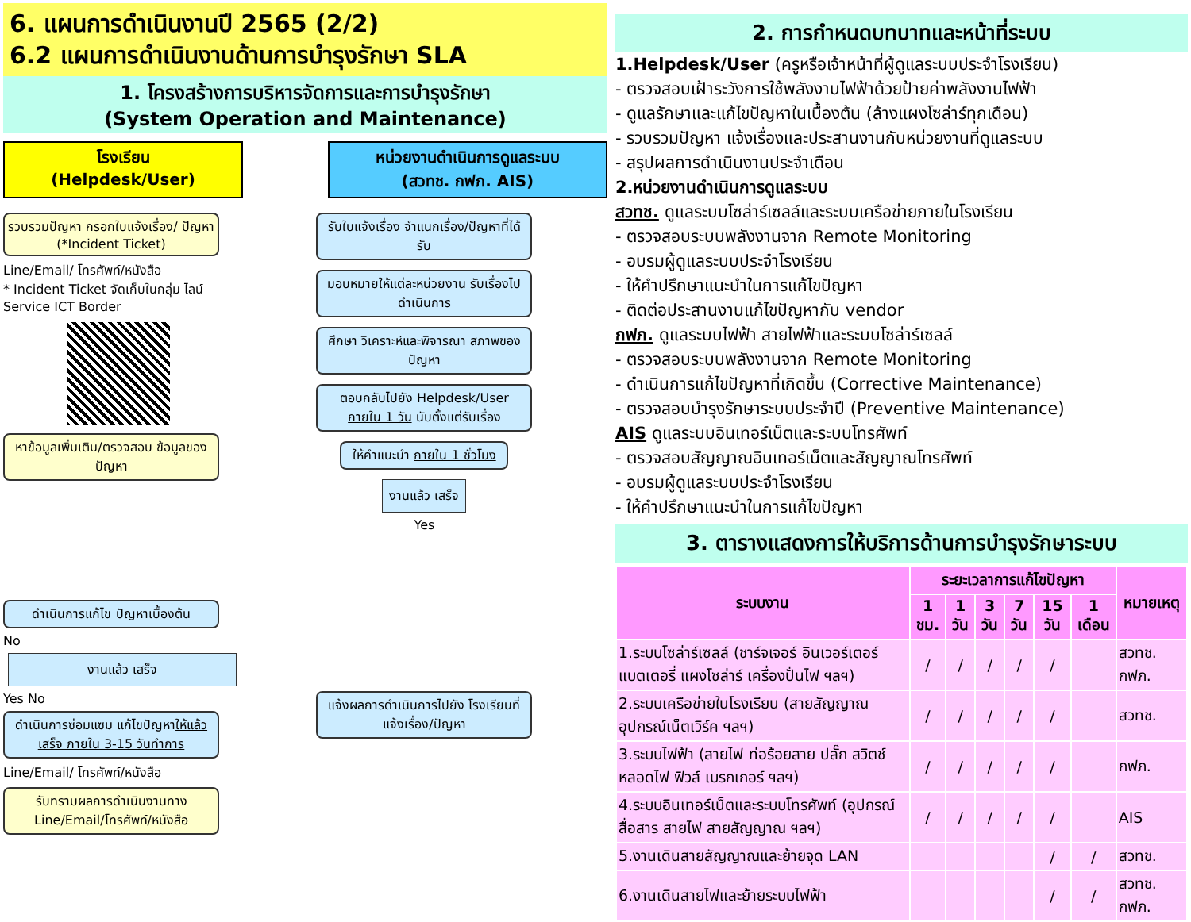6. แผนการดำเนินงานปี 2565 (2/2)
6.2 แผนการดำเนินงานด้านการบำรุงรักษา SLA
1. โครงสร้างการบริหารจัดการและการบำรุงรักษา
(System Operation and Maintenance)
โรงเรียน
(Helpdesk/User)
หน่วยงานดำเนินการดูแลระบบ
(สวทช. กฟภ. AIS)
รวบรวมปัญหา กรอกใบแจ้งเรื่อง/ ปัญหา (*Incident Ticket)
Line/Email/ โทรศัพท์/หนังสือ
* Incident Ticket จัดเก็บในกลุ่ม ไลน์ Service ICT Border
หาข้อมูลเพิ่มเติม/ตรวจสอบ ข้อมูลของปัญหา
ดำเนินการแก้ไข ปัญหาเบื้องต้น
No
งานแล้ว เสร็จ
Yes No
ดำเนินการซ่อมแซม แก้ไขปัญหาให้แล้วเสร็จ ภายใน 3-15 วันทำการ
Line/Email/ โทรศัพท์/หนังสือ
รับทราบผลการดำเนินงานทาง Line/Email/โทรศัพท์/หนังสือ
รับใบแจ้งเรื่อง จำแนกเรื่อง/ปัญหาที่ได้รับ
มอบหมายให้แต่ละหน่วยงาน รับเรื่องไปดำเนินการ
ศึกษา วิเคราะห์และพิจารณา สภาพของปัญหา
ตอบกลับไปยัง Helpdesk/User ภายใน 1 วัน นับตั้งแต่รับเรื่อง
ให้คำแนะนำ ภายใน 1 ชั่วโมง
งานแล้ว เสร็จ
Yes
แจ้งผลการดำเนินการไปยัง โรงเรียนที่แจ้งเรื่อง/ปัญหา
2. การกำหนดบทบาทและหน้าที่ระบบ
1.Helpdesk/User (ครูหรือเจ้าหน้าที่ผู้ดูแลระบบประจำโรงเรียน)
- ตรวจสอบเฝ้าระวังการใช้พลังงานไฟฟ้าด้วยป้ายค่าพลังงานไฟฟ้า
- ดูแลรักษาและแก้ไขปัญหาในเบื้องต้น (ล้างแผงโซล่าร์ทุกเดือน)
- รวบรวมปัญหา แจ้งเรื่องและประสานงานกับหน่วยงานที่ดูแลระบบ
- สรุปผลการดำเนินงานประจำเดือน
2.หน่วยงานดำเนินการดูแลระบบ
สวทช. ดูแลระบบโซล่าร์เซลล์และระบบเครือข่ายภายในโรงเรียน
- ตรวจสอบระบบพลังงานจาก Remote Monitoring
- อบรมผู้ดูแลระบบประจำโรงเรียน
- ให้คำปรึกษาแนะนำในการแก้ไขปัญหา
- ติดต่อประสานงานแก้ไขปัญหากับ vendor
กฟภ. ดูแลระบบไฟฟ้า สายไฟฟ้าและระบบโซล่าร์เซลล์
- ตรวจสอบระบบพลังงานจาก Remote Monitoring
- ดำเนินการแก้ไขปัญหาที่เกิดขึ้น (Corrective Maintenance)
- ตรวจสอบบำรุงรักษาระบบประจำปี (Preventive Maintenance)
AIS ดูแลระบบอินเทอร์เน็ตและระบบโทรศัพท์
- ตรวจสอบสัญญาณอินเทอร์เน็ตและสัญญาณโทรศัพท์
- อบรมผู้ดูแลระบบประจำโรงเรียน
- ให้คำปรึกษาแนะนำในการแก้ไขปัญหา
3. ตารางแสดงการให้บริการด้านการบำรุงรักษาระบบ
| ระบบงาน | ระยะเวลาการแก้ไขปัญหา | | | | | | หมายเหตุ |
| --- | --- | --- | --- | --- | --- | --- | --- |
| | 1 ชม. | 1 วัน | 3 วัน | 7 วัน | 15 วัน | 1 เดือน | |
| 1.ระบบโซล่าร์เซลล์ (ชาร์จเจอร์ อินเวอร์เตอร์ แบตเตอรี่ แผงโซล่าร์ เครื่องปั่นไฟ ฯลฯ) | / | / | / | / | / | | สวทช. กฟภ. |
| 2.ระบบเครือข่ายในโรงเรียน (สายสัญญาณ อุปกรณ์เน็ตเวิร์ค ฯลฯ) | / | / | / | / | / | | สวทช. |
| 3.ระบบไฟฟ้า (สายไฟ ท่อร้อยสาย ปลั๊ก สวิตช์ หลอดไฟ ฟิวส์ เบรกเกอร์ ฯลฯ) | / | / | / | / | / | | กฟภ. |
| 4.ระบบอินเทอร์เน็ตและระบบโทรศัพท์ (อุปกรณ์สื่อสาร สายไฟ สายสัญญาณ ฯลฯ) | / | / | / | / | / | | AIS |
| 5.งานเดินสายสัญญาณและย้ายจุด LAN | | | | | / | / | สวทช. |
| 6.งานเดินสายไฟและย้ายระบบไฟฟ้า | | | | | / | / | สวทช. กฟภ. |